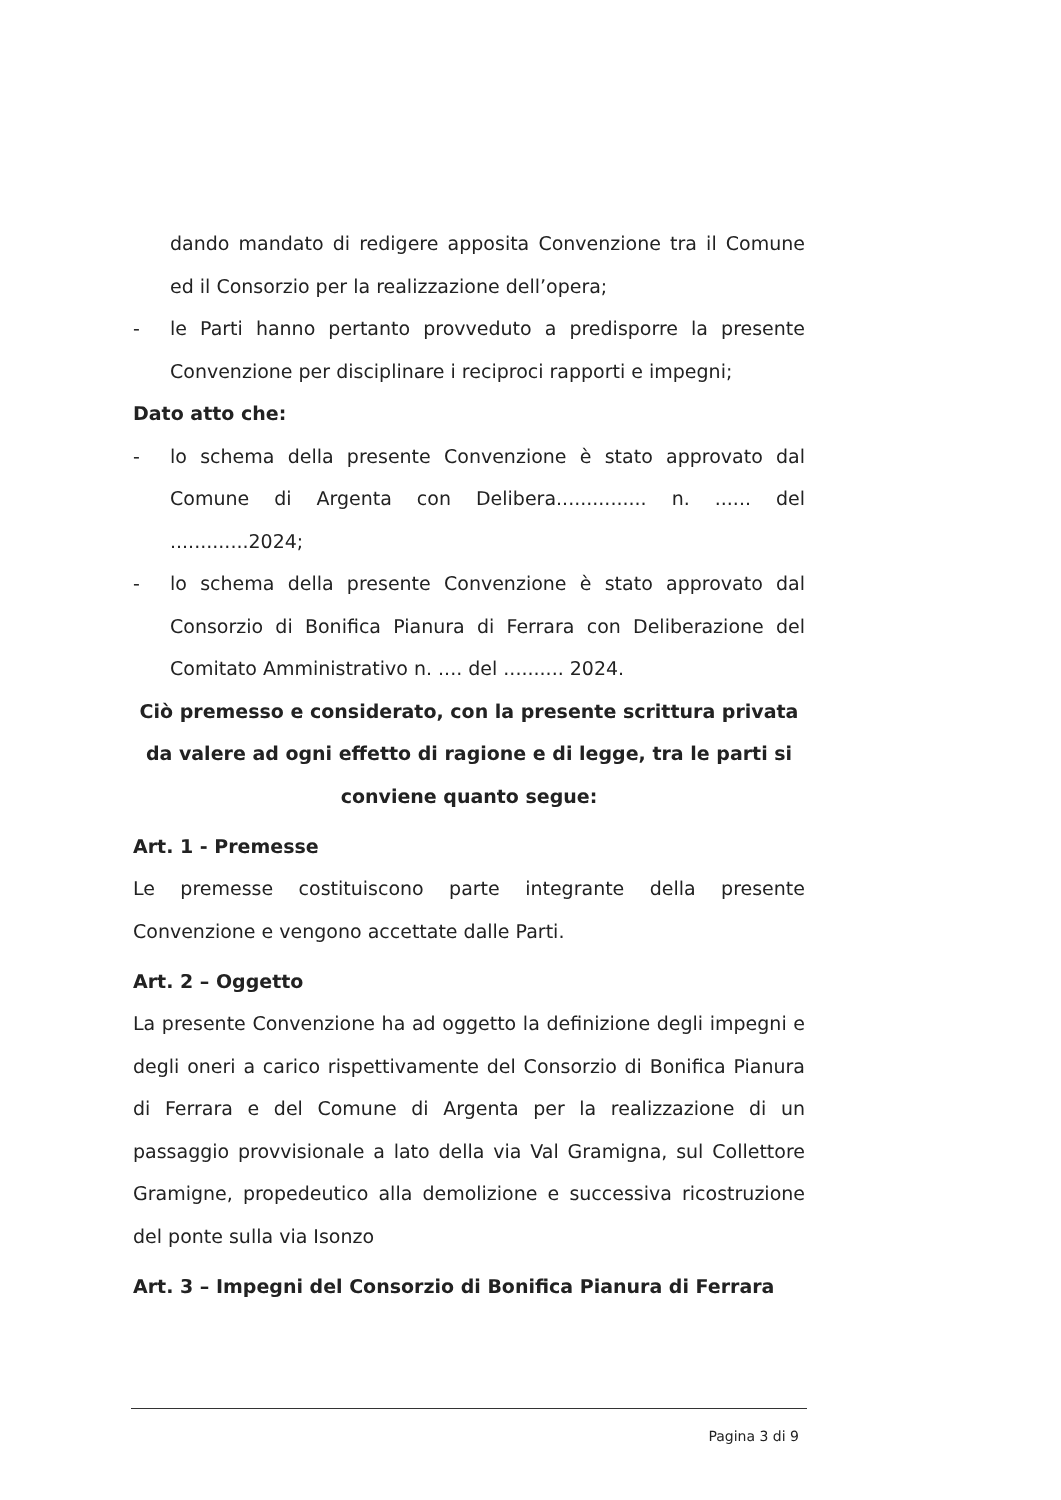dando mandato di redigere apposita Convenzione tra il Comune ed il Consorzio per la realizzazione dell’opera;
- le Parti hanno pertanto provveduto a predisporre la presente Convenzione per disciplinare i reciproci rapporti e impegni;
Dato atto che:
- lo schema della presente Convenzione è stato approvato dal Comune di Argenta con Delibera............... n. ...... del .............2024;
- lo schema della presente Convenzione è stato approvato dal Consorzio di Bonifica Pianura di Ferrara con Deliberazione del Comitato Amministrativo n. .... del .......... 2024.
Ciò premesso e considerato, con la presente scrittura privata da valere ad ogni effetto di ragione e di legge, tra le parti si conviene quanto segue:
Art. 1 - Premesse
Le premesse costituiscono parte integrante della presente Convenzione e vengono accettate dalle Parti.
Art. 2 – Oggetto
La presente Convenzione ha ad oggetto la definizione degli impegni e degli oneri a carico rispettivamente del Consorzio di Bonifica Pianura di Ferrara e del Comune di Argenta per la realizzazione di un passaggio provvisionale a lato della via Val Gramigna, sul Collettore Gramigne, propedeutico alla demolizione e successiva ricostruzione del ponte sulla via Isonzo
Art. 3 – Impegni del Consorzio di Bonifica Pianura di Ferrara
Pagina 3 di 9